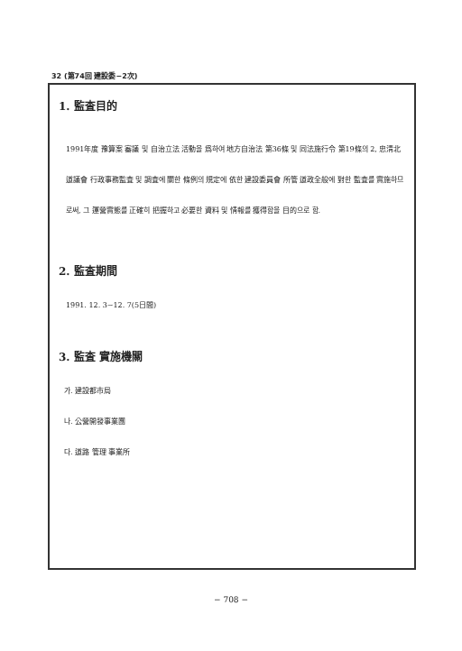32 (第74回 建設委−2次)
1. 監査目的
1991年度 豫算案 審議 및 自治立法 活動을 爲하여 地方自治法 第36條 및 同法施行令 第19條의 2, 忠淸北道議會 行政事務監査 및 調査에 關한 條例의 規定에 依한 建設委員會 所管 道政全般에 對한 監査를 實施하므로써, 그 運營實態를 正確히 把握하고 必要한 資料 및 情報를 獲得함을 目的으로 함.
2. 監査期間
1991. 12. 3∼12. 7(5日間)
3. 監査 實施機關
가. 建設都市局
나. 公營開發事業團
다. 道路 管理 事業所
− 708 −